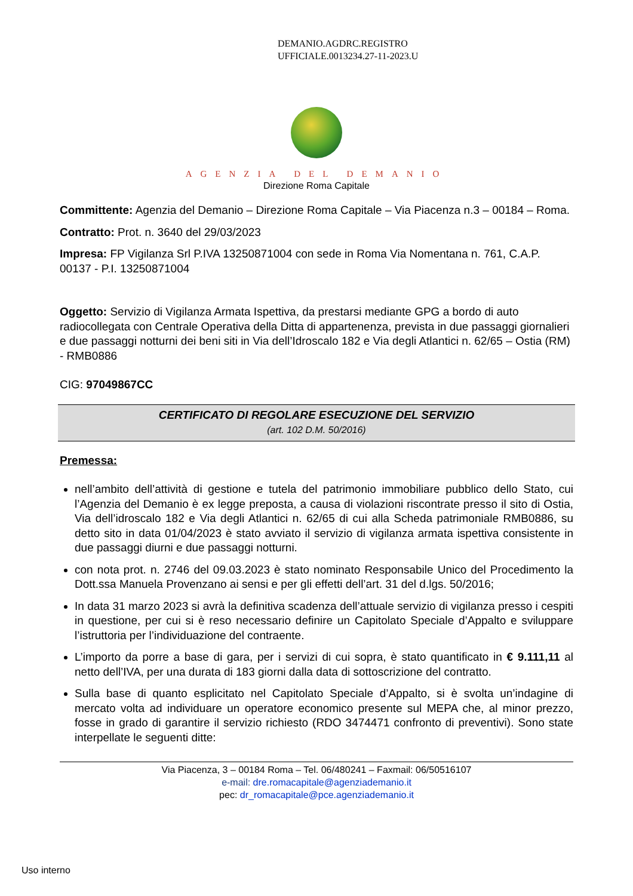DEMANIO.AGDRC.REGISTRO
UFFICIALE.0013234.27-11-2023.U
AGENZIA DEL DEMANIO
Direzione Roma Capitale
Committente: Agenzia del Demanio – Direzione Roma Capitale – Via Piacenza n.3 – 00184 – Roma.
Contratto: Prot. n. 3640 del 29/03/2023
Impresa: FP Vigilanza Srl P.IVA 13250871004 con sede in Roma Via Nomentana n. 761, C.A.P. 00137 - P.I. 13250871004
Oggetto: Servizio di Vigilanza Armata Ispettiva, da prestarsi mediante GPG a bordo di auto radiocollegata con Centrale Operativa della Ditta di appartenenza, prevista in due passaggi giornalieri e due passaggi notturni dei beni siti in Via dell’Idroscalo 182 e Via degli Atlantici n. 62/65 – Ostia (RM) - RMB0886
CIG: 97049867CC
CERTIFICATO DI REGOLARE ESECUZIONE DEL SERVIZIO
(art. 102 D.M. 50/2016)
Premessa:
nell’ambito dell’attività di gestione e tutela del patrimonio immobiliare pubblico dello Stato, cui l’Agenzia del Demanio è ex legge preposta, a causa di violazioni riscontrate presso il sito di Ostia, Via dell’idroscalo 182 e Via degli Atlantici n. 62/65 di cui alla Scheda patrimoniale RMB0886, su detto sito in data 01/04/2023 è stato avviato il servizio di vigilanza armata ispettiva consistente in due passaggi diurni e due passaggi notturni.
con nota prot. n. 2746 del 09.03.2023 è stato nominato Responsabile Unico del Procedimento la Dott.ssa Manuela Provenzano ai sensi e per gli effetti dell’art. 31 del d.lgs. 50/2016;
In data 31 marzo 2023 si avrà la definitiva scadenza dell’attuale servizio di vigilanza presso i cespiti in questione, per cui si è reso necessario definire un Capitolato Speciale d’Appalto e sviluppare l’istruttoria per l’individuazione del contraente.
L’importo da porre a base di gara, per i servizi di cui sopra, è stato quantificato in € 9.111,11 al netto dell’IVA, per una durata di 183 giorni dalla data di sottoscrizione del contratto.
Sulla base di quanto esplicitato nel Capitolato Speciale d’Appalto, si è svolta un’indagine di mercato volta ad individuare un operatore economico presente sul MEPA che, al minor prezzo, fosse in grado di garantire il servizio richiesto (RDO 3474471 confronto di preventivi). Sono state interpellate le seguenti ditte:
Via Piacenza, 3 – 00184 Roma – Tel. 06/480241 – Faxmail: 06/50516107
e-mail: dre.romacapitale@agenziademanio.it
pec: dr_romacapitale@pce.agenziademanio.it
Uso interno